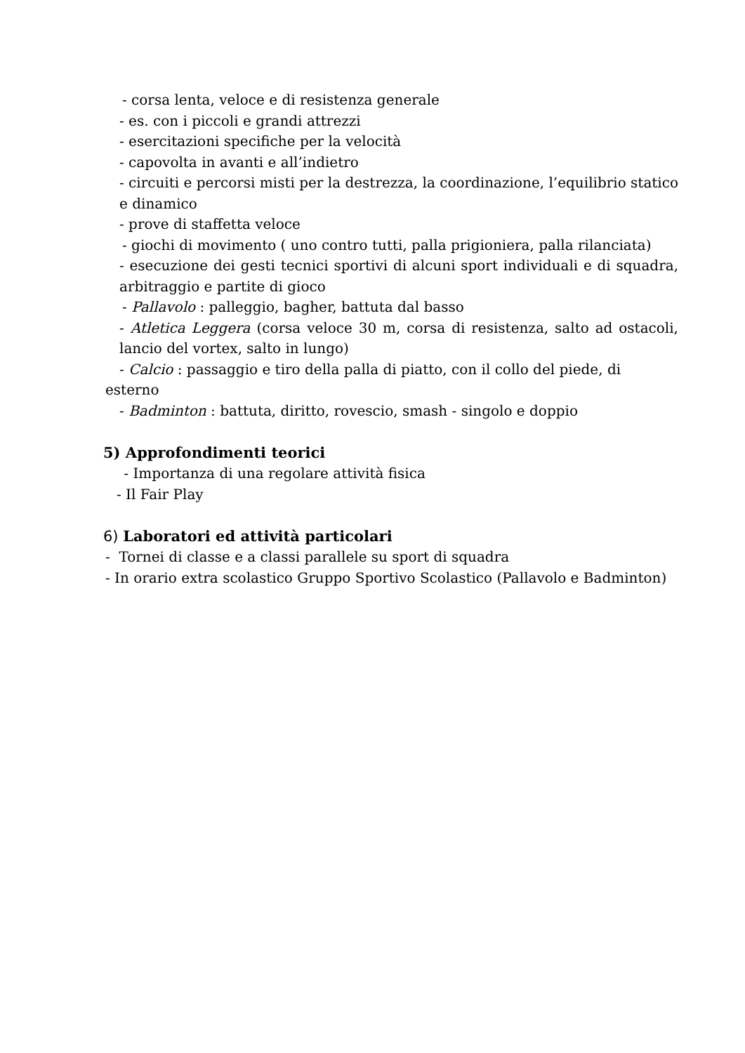- corsa lenta, veloce e di resistenza generale
- es. con i piccoli e grandi attrezzi
- esercitazioni specifiche per la velocità
- capovolta in avanti e all’indietro
- circuiti e percorsi misti per la destrezza, la coordinazione, l’equilibrio statico e dinamico
- prove di staffetta veloce
- giochi di movimento ( uno contro tutti, palla prigioniera, palla rilanciata)
- esecuzione dei gesti tecnici sportivi di alcuni sport individuali e di squadra, arbitraggio e partite di gioco
- Pallavolo : palleggio, bagher, battuta dal basso
- Atletica Leggera (corsa veloce 30 m, corsa di resistenza, salto ad ostacoli, lancio del vortex, salto in lungo)
- Calcio : passaggio e tiro della palla di piatto, con il collo del piede, di
esterno
- Badminton : battuta, diritto, rovescio, smash - singolo e doppio
5) Approfondimenti teorici
- Importanza di una regolare attività fisica
- Il Fair Play
6) Laboratori ed attività particolari
- Tornei di classe e a classi parallele su sport di squadra
- In orario extra scolastico Gruppo Sportivo Scolastico (Pallavolo e Badminton)